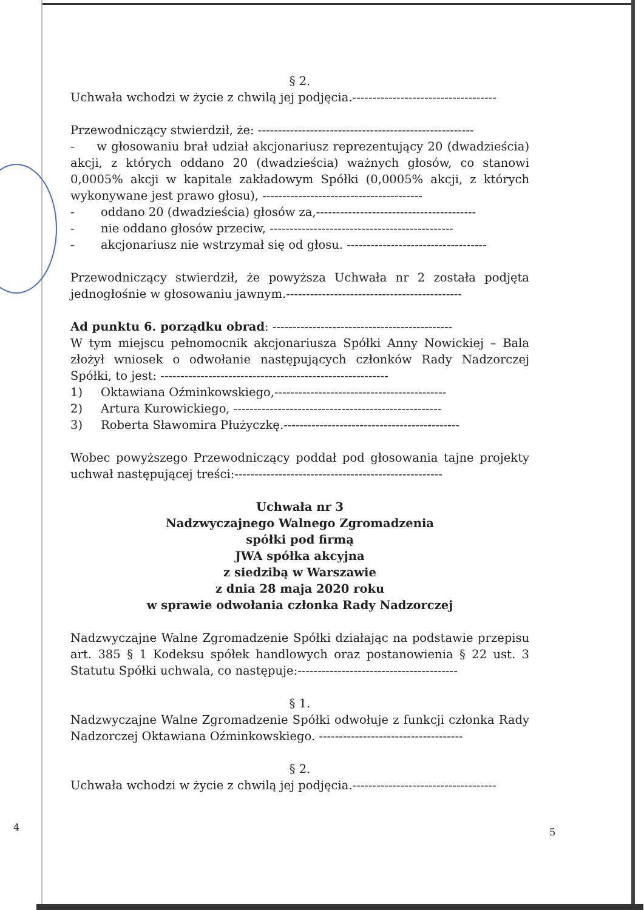§ 2.
Uchwała wchodzi w życie z chwilą jej podjęcia.------------------------------------
Przewodniczący stwierdził, że: ------------------------------------------------------
- w głosowaniu brał udział akcjonariusz reprezentujący 20 (dwadzieścia) akcji, z których oddano 20 (dwadzieścia) ważnych głosów, co stanowi 0,0005% akcji w kapitale zakładowym Spółki (0,0005% akcji, z których wykonywane jest prawo głosu), ----------------------------------------
- oddano 20 (dwadzieścia) głosów za,----------------------------------------
- nie oddano głosów przeciw, ----------------------------------------------
- akcjonariusz nie wstrzymał się od głosu. -----------------------------------
Przewodniczący stwierdził, że powyższa Uchwała nr 2 została podjęta jednogłośnie w głosowaniu jawnym.--------------------------------------------
Ad punktu 6. porządku obrad: ---------------------------------------------
W tym miejscu pełnomocnik akcjonariusza Spółki Anny Nowickiej – Bala złożył wniosek o odwołanie następujących członków Rady Nadzorczej Spółki, to jest: ---------------------------------------------------------
1) Oktawiana Oźminkowskiego,-------------------------------------------
2) Artura Kurowickiego, ----------------------------------------------------
3) Roberta Sławomira Płużyczkę.--------------------------------------------
Wobec powyższego Przewodniczący poddał pod głosowania tajne projekty uchwał następującej treści:----------------------------------------------------
Uchwała nr 3
Nadzwyczajnego Walnego Zgromadzenia
spółki pod firmą
JWA spółka akcyjna
z siedzibą w Warszawie
z dnia 28 maja 2020 roku
w sprawie odwołania członka Rady Nadzorczej
Nadzwyczajne Walne Zgromadzenie Spółki działając na podstawie przepisu art. 385 § 1 Kodeksu spółek handlowych oraz postanowienia § 22 ust. 3 Statutu Spółki uchwala, co następuje:----------------------------------------
§ 1.
Nadzwyczajne Walne Zgromadzenie Spółki odwołuje z funkcji członka Rady Nadzorczej Oktawiana Oźminkowskiego. ------------------------------------
§ 2.
Uchwała wchodzi w życie z chwilą jej podjęcia.------------------------------------
4 5